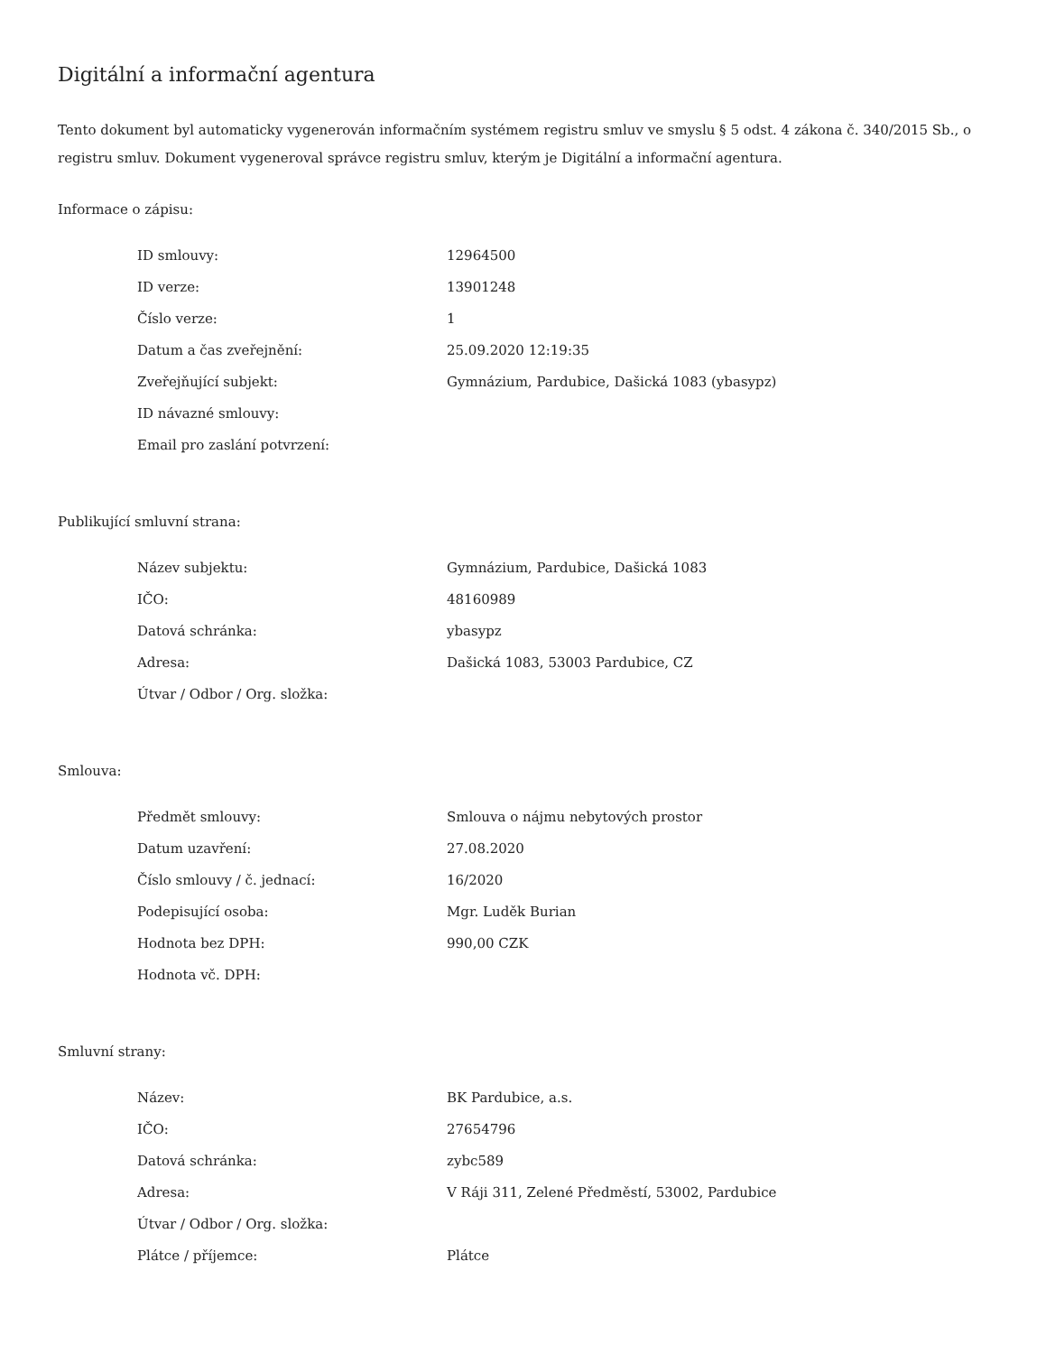Digitální a informační agentura
Tento dokument byl automaticky vygenerován informačním systémem registru smluv ve smyslu § 5 odst. 4 zákona č. 340/2015 Sb., o registru smluv. Dokument vygeneroval správce registru smluv, kterým je Digitální a informační agentura.
Informace o zápisu:
| ID smlouvy: | 12964500 |
| ID verze: | 13901248 |
| Číslo verze: | 1 |
| Datum a čas zveřejnění: | 25.09.2020 12:19:35 |
| Zveřejňující subjekt: | Gymnázium, Pardubice, Dašická 1083 (ybasypz) |
| ID návazné smlouvy: | |
| Email pro zaslání potvrzení: | |
Publikující smluvní strana:
| Název subjektu: | Gymnázium, Pardubice, Dašická 1083 |
| IČO: | 48160989 |
| Datová schránka: | ybasypz |
| Adresa: | Dašická 1083, 53003 Pardubice, CZ |
| Útvar / Odbor / Org. složka: | |
Smlouva:
| Předmět smlouvy: | Smlouva o nájmu nebytových prostor |
| Datum uzavření: | 27.08.2020 |
| Číslo smlouvy / č. jednací: | 16/2020 |
| Podepisující osoba: | Mgr. Luděk Burian |
| Hodnota bez DPH: | 990,00 CZK |
| Hodnota vč. DPH: | |
Smluvní strany:
| Název: | BK Pardubice, a.s. |
| IČO: | 27654796 |
| Datová schránka: | zybc589 |
| Adresa: | V Ráji 311, Zelené Předměstí, 53002, Pardubice |
| Útvar / Odbor / Org. složka: | |
| Plátce / příjemce: | Plátce |